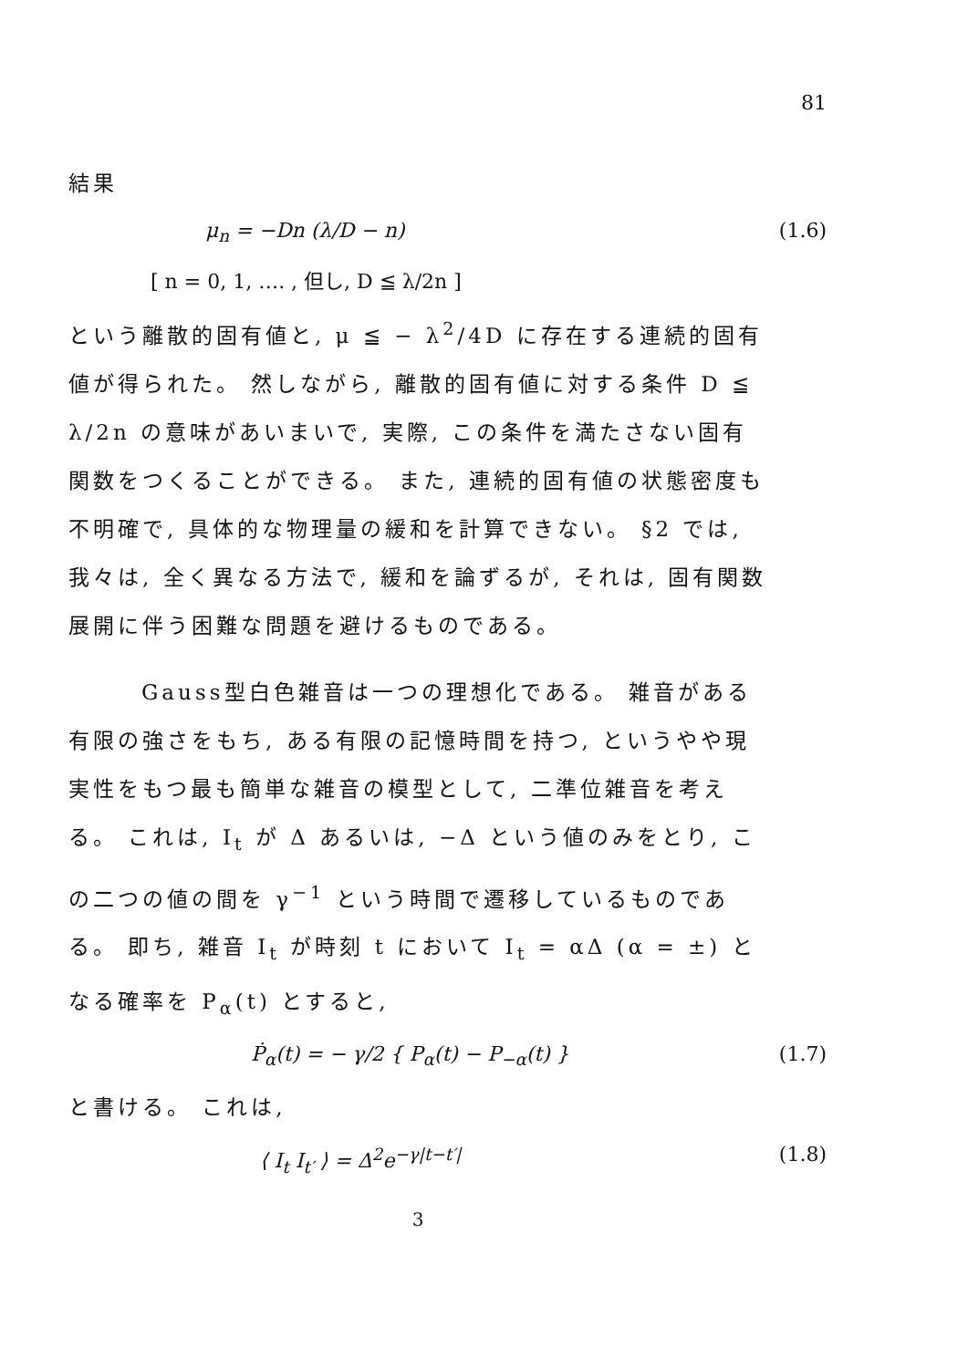81
結果
μ<sub>n</sub> = −Dn (λ/D − n) (1.6)
[ n = 0, 1, …. , 但し, D ≦ λ/2n ]
という離散的固有値と, μ ≦ − λ<sup>2</sup>/4D に存在する連続的固有値が得られた。 然しながら, 離散的固有値に対する条件 D ≦ λ/2n の意味があいまいで, 実際, この条件を満たさない固有関数をつくることができる。 また, 連続的固有値の状態密度も不明確で, 具体的な物理量の緩和を計算できない。 §2 では, 我々は, 全く異なる方法で, 緩和を論ずるが, それは, 固有関数展開に伴う困難な問題を避けるものである。
Gauss型白色雑音は一つの理想化である。 雑音がある
有限の強さをもち, ある有限の記憶時間を持つ, というやや現実性をもつ最も簡単な雑音の模型として, 二準位雑音を考える。 これは, I<sub>t</sub> が Δ あるいは, −Δ という値のみをとり, この二つの値の間を γ<sup>−1</sup> という時間で遷移しているものである。 即ち, 雑音 I<sub>t</sub> が時刻 t において I<sub>t</sub> = αΔ (α = ±) となる確率を P<sub>α</sub>(t) とすると,
Ṗ<sub>α</sub>(t) = − γ/2 { P<sub>α</sub>(t) − P<sub>−α</sub>(t) } (1.7)
と書ける。 これは,
⟨ I<sub>t</sub> I<sub>t′</sub> ⟩ = Δ<sup>2</sup>e<sup>−γ|t−t′|</sup> (1.8)
3